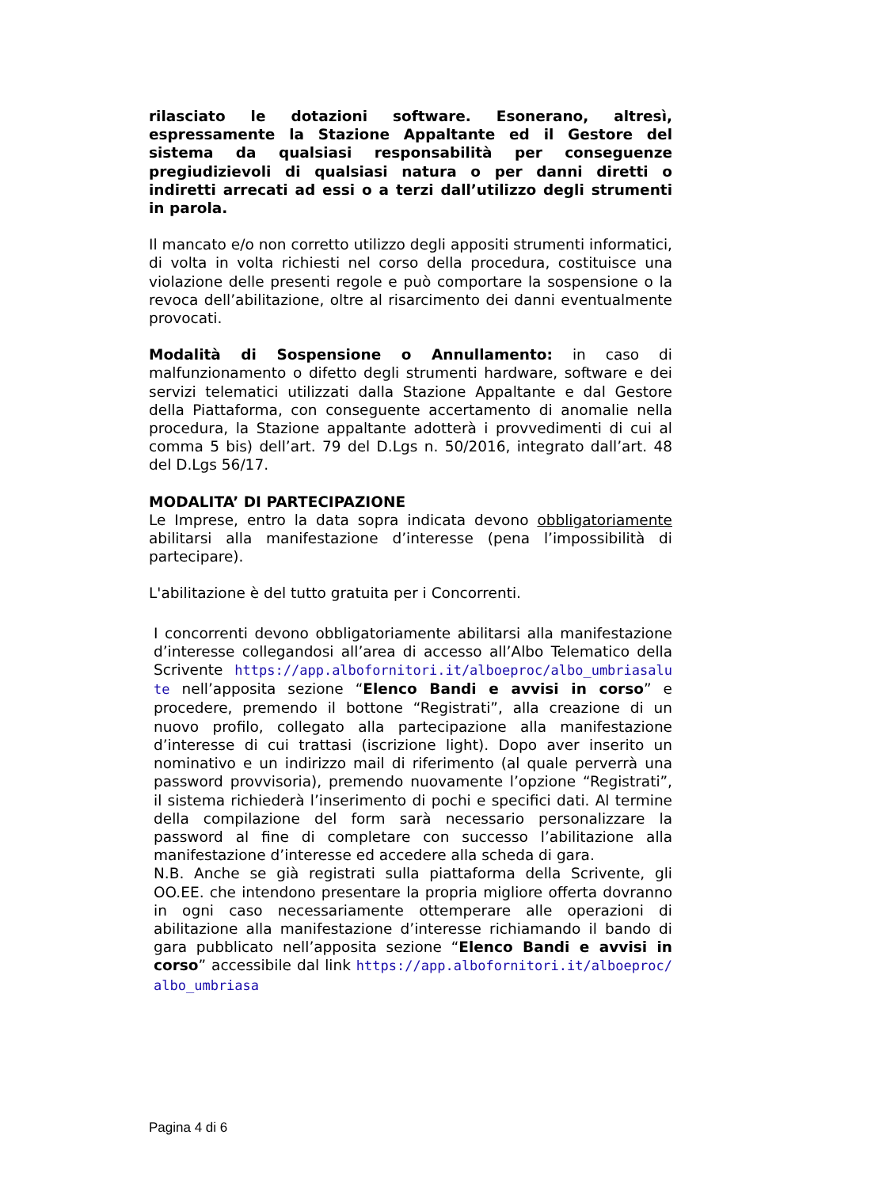rilasciato le dotazioni software. Esonerano, altresì, espressamente la Stazione Appaltante ed il Gestore del sistema da qualsiasi responsabilità per conseguenze pregiudizievoli di qualsiasi natura o per danni diretti o indiretti arrecati ad essi o a terzi dall’utilizzo degli strumenti in parola.
Il mancato e/o non corretto utilizzo degli appositi strumenti informatici, di volta in volta richiesti nel corso della procedura, costituisce una violazione delle presenti regole e può comportare la sospensione o la revoca dell’abilitazione, oltre al risarcimento dei danni eventualmente provocati.
Modalità di Sospensione o Annullamento: in caso di malfunzionamento o difetto degli strumenti hardware, software e dei servizi telematici utilizzati dalla Stazione Appaltante e dal Gestore della Piattaforma, con conseguente accertamento di anomalie nella procedura, la Stazione appaltante adotterà i provvedimenti di cui al comma 5 bis) dell’art. 79 del D.Lgs n. 50/2016, integrato dall’art. 48 del D.Lgs 56/17.
MODALITA’ DI PARTECIPAZIONE
Le Imprese, entro la data sopra indicata devono obbligatoriamente abilitarsi alla manifestazione d’interesse (pena l’impossibilità di partecipare).
L'abilitazione è del tutto gratuita per i Concorrenti.
I concorrenti devono obbligatoriamente abilitarsi alla manifestazione d’interesse collegandosi all’area di accesso all’Albo Telematico della Scrivente https://app.albofornitori.it/alboeproc/albo_umbriasalute nell’apposita sezione “Elenco Bandi e avvisi in corso” e procedere, premendo il bottone “Registrati”, alla creazione di un nuovo profilo, collegato alla partecipazione alla manifestazione d’interesse di cui trattasi (iscrizione light). Dopo aver inserito un nominativo e un indirizzo mail di riferimento (al quale perverrà una password provvisoria), premendo nuovamente l’opzione “Registrati”, il sistema richiederà l’inserimento di pochi e specifici dati. Al termine della compilazione del form sarà necessario personalizzare la password al fine di completare con successo l’abilitazione alla manifestazione d’interesse ed accedere alla scheda di gara.
N.B. Anche se già registrati sulla piattaforma della Scrivente, gli OO.EE. che intendono presentare la propria migliore offerta dovranno in ogni caso necessariamente ottemperare alle operazioni di abilitazione alla manifestazione d’interesse richiamando il bando di gara pubblicato nell’apposita sezione “Elenco Bandi e avvisi in corso” accessibile dal link https://app.albofornitori.it/alboeproc/albo_umbriasa
Pagina 4 di 6